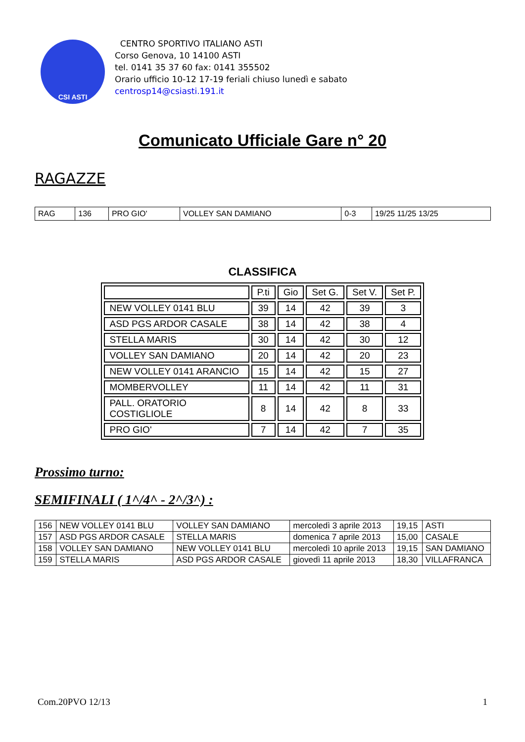CSI ASTI
CENTRO SPORTIVO ITALIANO ASTI
Corso Genova, 10 14100 ASTI
tel. 0141 35 37 60 fax: 0141 355502
Orario ufficio 10-12 17-19 feriali chiuso lunedì e sabato
centrosp14@csiasti.191.it
Comunicato Ufficiale Gare n° 20
RAGAZZE
| RAG | 136 | PRO GIO' | VOLLEY SAN DAMIANO | 0-3 | 19/25 11/25 13/25 |
CLASSIFICA
| | P.ti | Gio | Set G. | Set V. | Set P. |
| --- | --- | --- | --- | --- | --- |
| NEW VOLLEY 0141 BLU | 39 | 14 | 42 | 39 | 3 |
| ASD PGS ARDOR CASALE | 38 | 14 | 42 | 38 | 4 |
| STELLA MARIS | 30 | 14 | 42 | 30 | 12 |
| VOLLEY SAN DAMIANO | 20 | 14 | 42 | 20 | 23 |
| NEW VOLLEY 0141 ARANCIO | 15 | 14 | 42 | 15 | 27 |
| MOMBERVOLLEY | 11 | 14 | 42 | 11 | 31 |
| PALL. ORATORIO COSTIGLIOLE | 8 | 14 | 42 | 8 | 33 |
| PRO GIO' | 7 | 14 | 42 | 7 | 35 |
Prossimo turno:
SEMIFINALI ( 1^/4^ - 2^/3^) :
| 156 | NEW VOLLEY 0141 BLU | VOLLEY SAN DAMIANO | mercoledì 3 aprile 2013 | 19,15 | ASTI |
| 157 | ASD PGS ARDOR CASALE | STELLA MARIS | domenica 7 aprile 2013 | 15,00 | CASALE |
| 158 | VOLLEY SAN DAMIANO | NEW VOLLEY 0141 BLU | mercoledì 10 aprile 2013 | 19,15 | SAN DAMIANO |
| 159 | STELLA MARIS | ASD PGS ARDOR CASALE | giovedì 11 aprile 2013 | 18,30 | VILLAFRANCA |
Com.20PVO 12/13 1